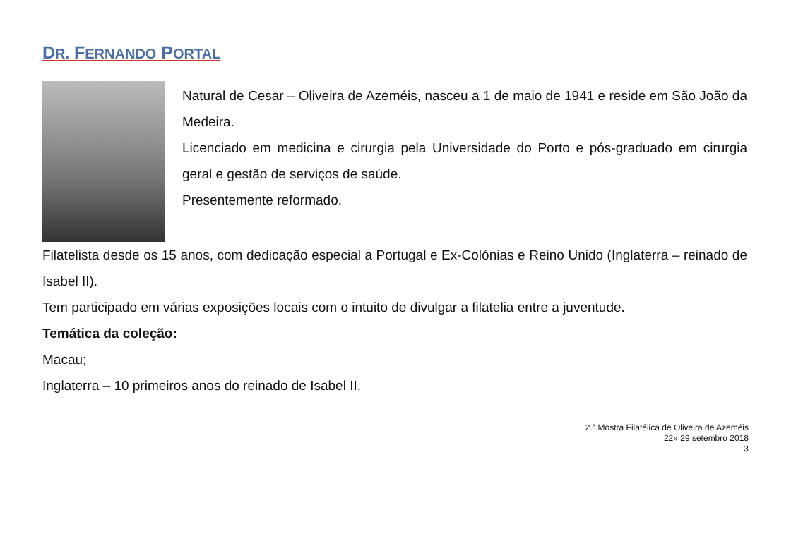DR. FERNANDO PORTAL
Natural de Cesar – Oliveira de Azeméis, nasceu a 1 de maio de 1941 e reside em São João da Medeira.
Licenciado em medicina e cirurgia pela Universidade do Porto e pós-graduado em cirurgia geral e gestão de serviços de saúde.
Presentemente reformado.
Filatelista desde os 15 anos, com dedicação especial a Portugal e Ex-Colónias e Reino Unido (Inglaterra – reinado de Isabel II).
Tem participado em várias exposições locais com o intuito de divulgar a filatelia entre a juventude.
Temática da coleção:
Macau;
Inglaterra – 10 primeiros anos do reinado de Isabel II.
2.ª Mostra Filatélica de Oliveira de Azeméis
22» 29 setembro 2018
3